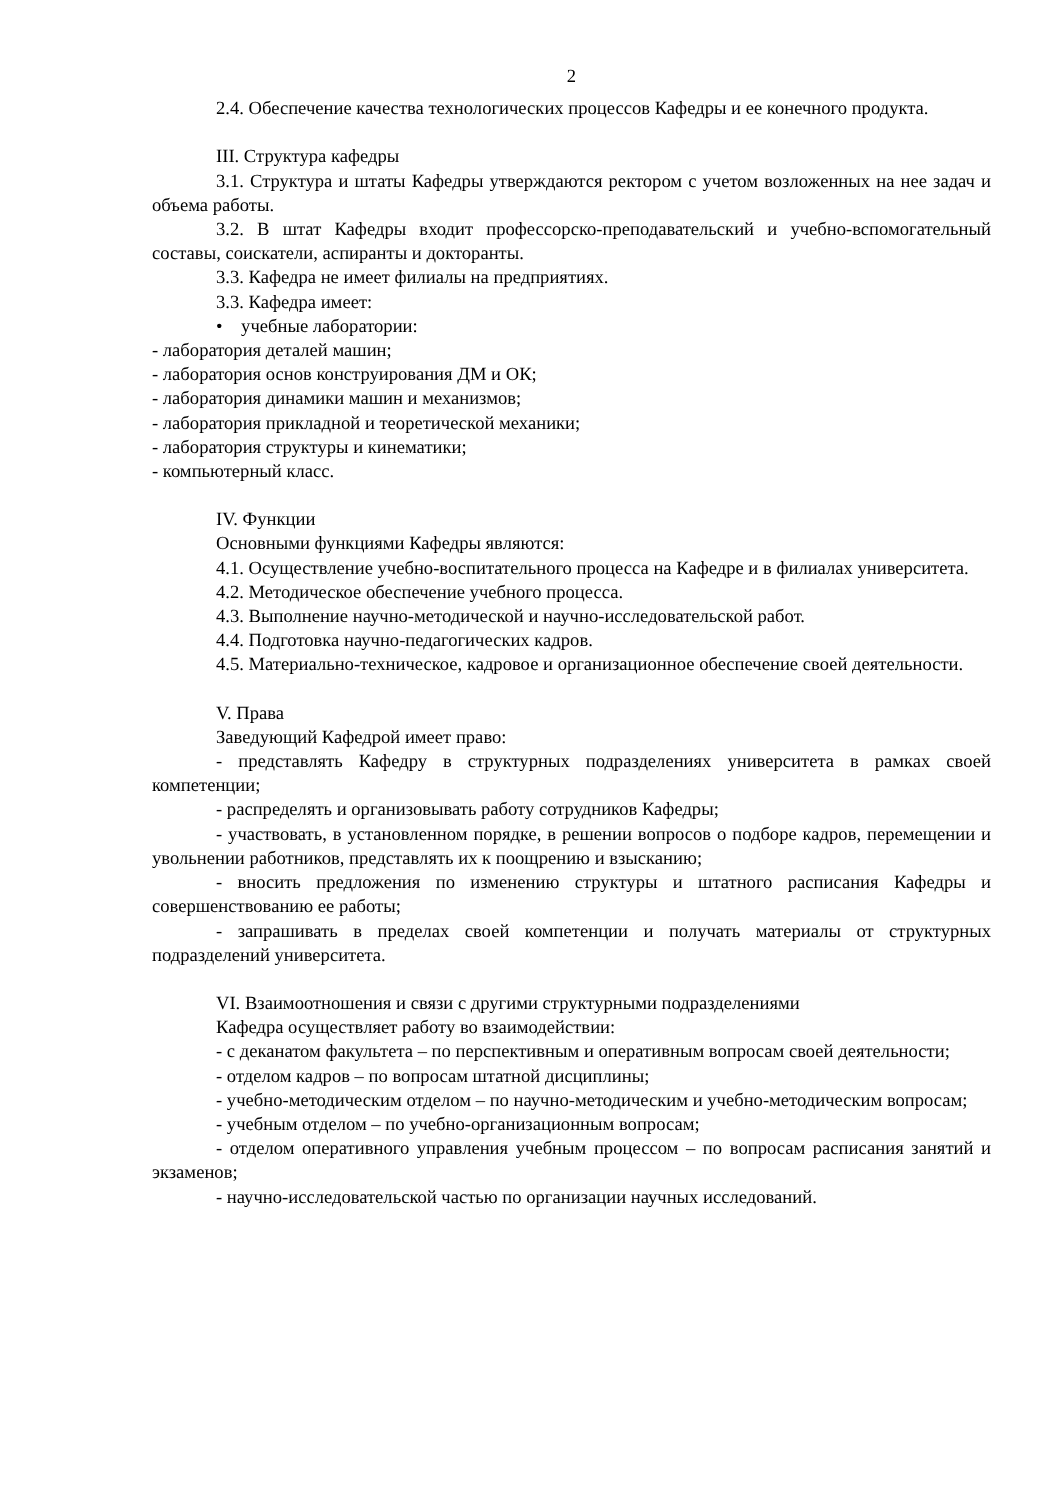2
2.4. Обеспечение качества технологических процессов Кафедры и ее конечного продукта.
III. Структура кафедры
3.1. Структура и штаты Кафедры утверждаются ректором с учетом возложенных на нее задач и объема работы.
3.2. В штат Кафедры входит профессорско-преподавательский и учебно-вспомогательный составы, соискатели, аспиранты и докторанты.
3.3. Кафедра не имеет филиалы на предприятиях.
3.3. Кафедра имеет:
• учебные лаборатории:
- лаборатория деталей машин;
- лаборатория основ конструирования ДМ и ОК;
- лаборатория динамики машин и механизмов;
- лаборатория прикладной и теоретической механики;
- лаборатория структуры и кинематики;
- компьютерный класс.
IV. Функции
Основными функциями Кафедры являются:
4.1. Осуществление учебно-воспитательного процесса на Кафедре и в филиалах университета.
4.2. Методическое обеспечение учебного процесса.
4.3. Выполнение научно-методической и научно-исследовательской работ.
4.4. Подготовка научно-педагогических кадров.
4.5. Материально-техническое, кадровое и организационное обеспечение своей деятельности.
V. Права
Заведующий Кафедрой имеет право:
- представлять Кафедру в структурных подразделениях университета в рамках своей компетенции;
- распределять и организовывать работу сотрудников Кафедры;
- участвовать, в установленном порядке, в решении вопросов о подборе кадров, перемещении и увольнении работников, представлять их к поощрению и взысканию;
- вносить предложения по изменению структуры и штатного расписания Кафедры и совершенствованию ее работы;
- запрашивать в пределах своей компетенции и получать материалы от структурных подразделений университета.
VI. Взаимоотношения и связи с другими структурными подразделениями
Кафедра осуществляет работу во взаимодействии:
- с деканатом факультета – по перспективным и оперативным вопросам своей деятельности;
- отделом кадров – по вопросам штатной дисциплины;
- учебно-методическим отделом – по научно-методическим и учебно-методическим вопросам;
- учебным отделом – по учебно-организационным вопросам;
- отделом оперативного управления учебным процессом – по вопросам расписания занятий и экзаменов;
- научно-исследовательской частью по организации научных исследований.